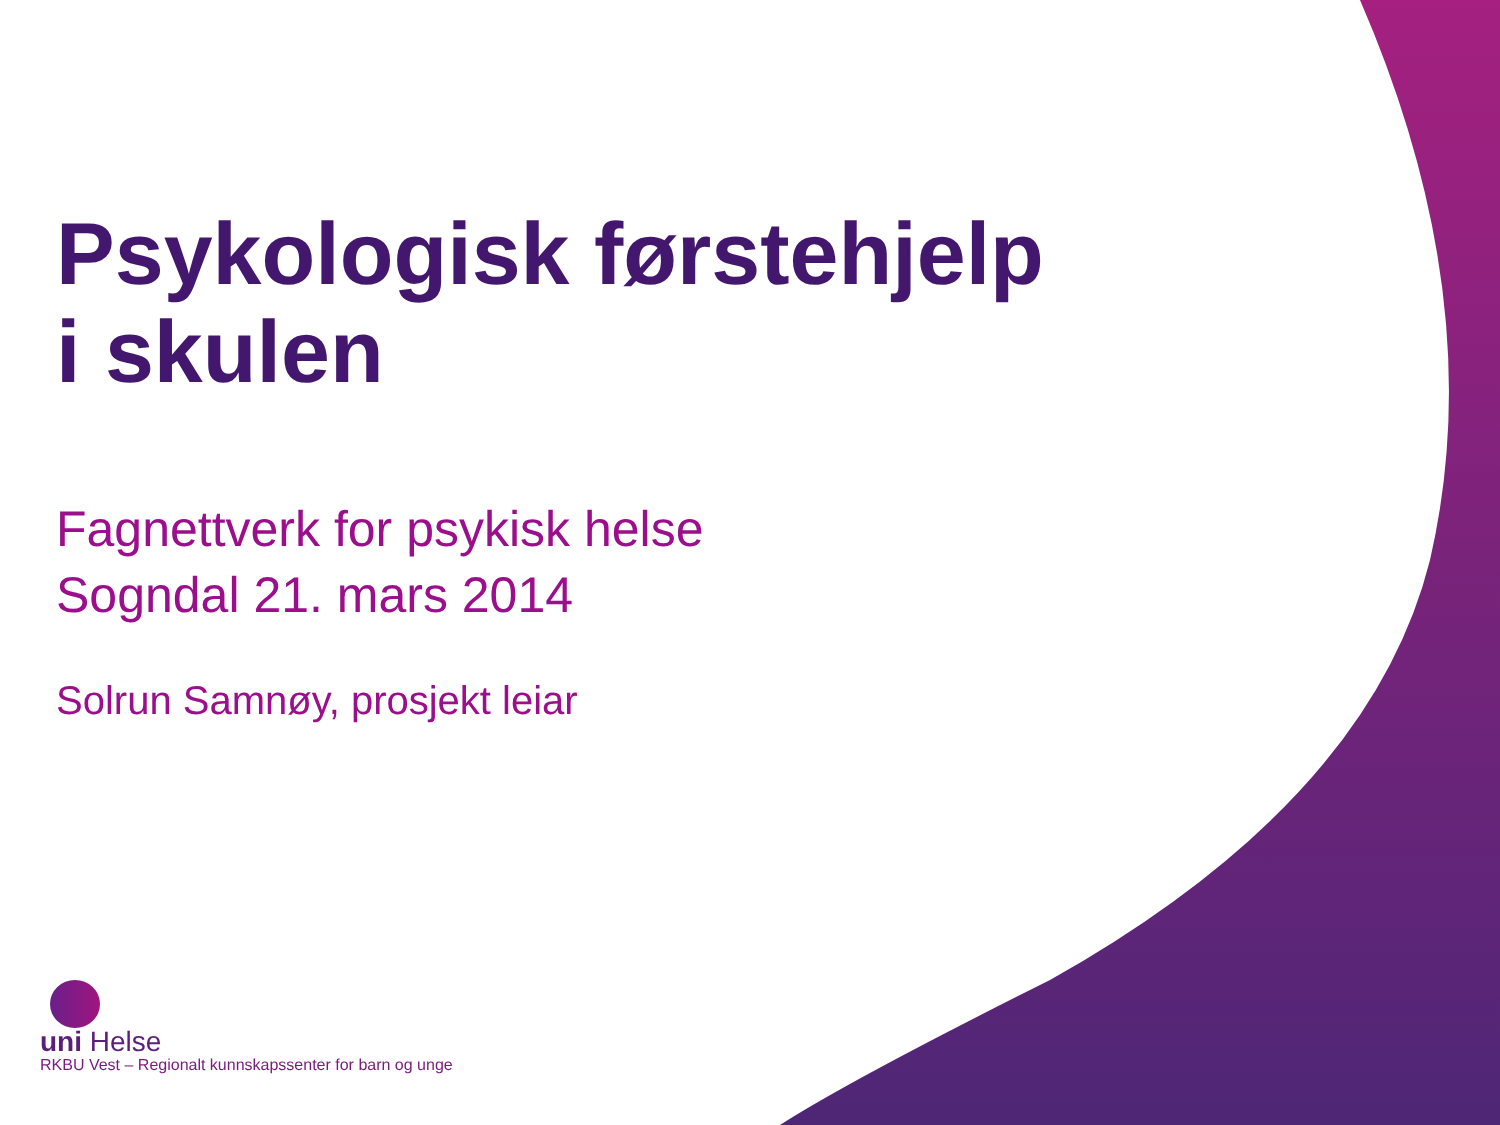Psykologisk førstehjelp
i skulen
Fagnettverk for psykisk helse
Sogndal 21. mars 2014
Solrun Samnøy, prosjekt leiar
uni Helse
RKBU Vest – Regionalt kunnskapssenter for barn og unge